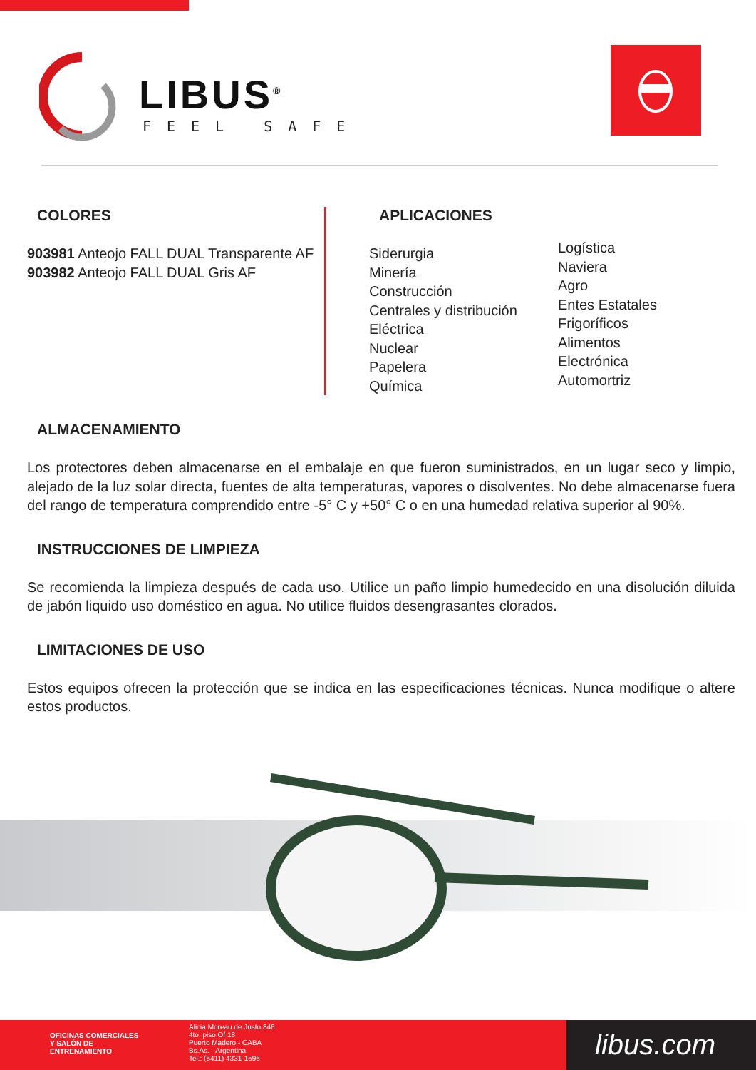LIBUS<sup>®</sup>
FEEL SAFE
COLORES
903981 Anteojo FALL DUAL Transparente AF
903982 Anteojo FALL DUAL Gris AF
APLICACIONES
Siderurgia
Minería
Construcción
Centrales y distribución
Eléctrica
Nuclear
Papelera
Química
Logística
Naviera
Agro
Entes Estatales
Frigoríficos
Alimentos
Electrónica
Automortriz
ALMACENAMIENTO
Los protectores deben almacenarse en el embalaje en que fueron suministrados, en un lugar seco y limpio, alejado de la luz solar directa, fuentes de alta temperaturas, vapores o disolventes. No debe almacenarse fuera del rango de temperatura comprendido entre -5° C y +50° C o en una humedad relativa superior al 90%.
INSTRUCCIONES DE LIMPIEZA
Se recomienda la limpieza después de cada uso. Utilice un paño limpio humedecido en una disolución diluida de jabón liquido uso doméstico en agua. No utilice fluidos desengrasantes clorados.
LIMITACIONES DE USO
Estos equipos ofrecen la protección que se indica en las especificaciones técnicas. Nunca modifique o altere estos productos.
OFICINAS COMERCIALES
Y SALÓN DE
ENTRENAMIENTO
Alicia Moreau de Justo 846
4to. piso Of 18
Puerto Madero - CABA
Bs.As. - Argentina
Tel.: (5411) 4331-1596
libus.com